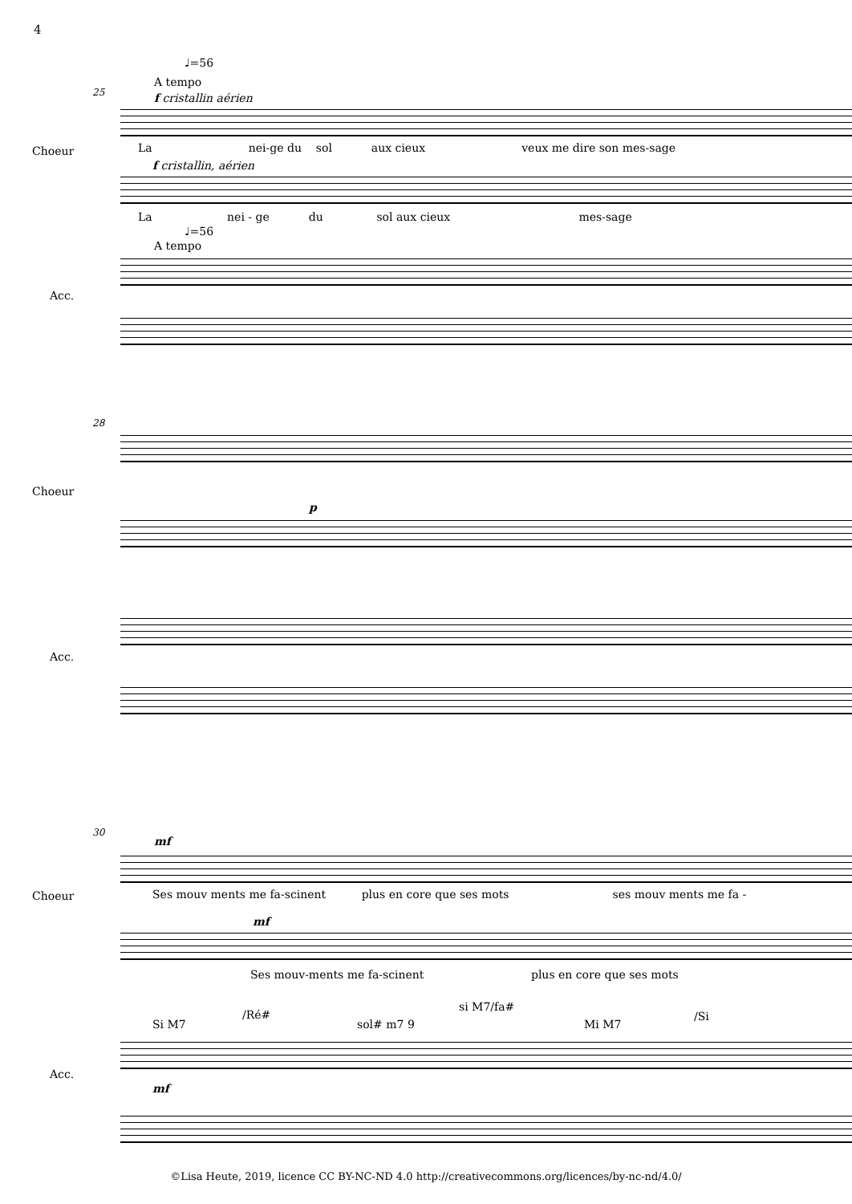4
♩=56
A tempo
25 f cristallin aérien
Choeur La nei-ge du sol aux cieux veux me dire son mes-sage
f cristallin, aérien
La nei - ge du sol aux cieux mes-sage
♩=56
A tempo
Acc.
28
Choeur
p
Acc.
30
mf
Ses mouv ments me fa-scinent plus en core que ses mots ses mouv ments me fa -
Choeur
mf
Ses mouv-ments me fa-scinent plus en core que ses mots
Si M7
/Ré#
sol# m7 9
si M7/fa#
Mi M7
/Si
Acc.
mf
©Lisa Heute, 2019, licence CC BY-NC-ND 4.0 http://creativecommons.org/licences/by-nc-nd/4.0/